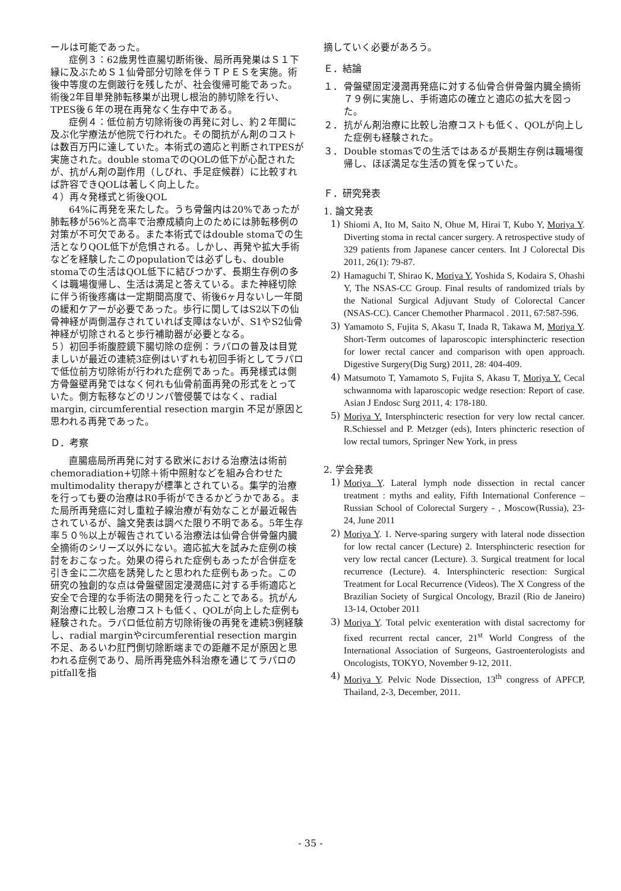ールは可能であった。
症例３：62歳男性直腸切断術後、局所再発巣はＳ１下縁に及ぶためＳ１仙骨部分切除を伴うＴＰＥＳを実施。術後中等度の左側跛行を残したが、社会復帰可能であった。術後2年目単発肺転移巣が出現し根治的肺切除を行い、TPES後６年の現在再発なく生存中である。
症例４：低位前方切除術後の再発に対し、約２年間に及ぶ化学療法が他院で行われた。その間抗がん剤のコストは数百万円に達していた。本術式の適応と判断されTPESが実施された。double stomaでのQOLの低下が心配されたが、抗がん剤の副作用（しびれ、手足症候群）に比較すれば許容できQOLは著しく向上した。
４）再々発様式と術後QOL
64%に再発を来たした。うち骨盤内は20%であったが肺転移が56%と高率で治療成績向上のためには肺転移例の対策が不可欠である。また本術式ではdouble stomaでの生活となりQOL低下が危惧される。しかし、再発や拡大手術などを経験したこのpopulationでは必ずしも、double stomaでの生活はQOL低下に結びつかず、長期生存例の多くは職場復帰し、生活は満足と答えている。また神経切除に伴う術後疼痛は一定期間高度で、術後6ヶ月ないし一年間の緩和ケアーが必要であった。歩行に関してはS2以下の仙骨神経が両側温存されていれば支障はないが、S1やS2仙骨神経が切除されると歩行補助器が必要となる。
５）初回手術腹腔鏡下腸切除の症例：ラパロの普及は目覚ましいが最近の連続3症例はいずれも初回手術としてラパロで低位前方切除術が行われた症例であった。再発様式は側方骨盤壁再発ではなく何れも仙骨前面再発の形式をとっていた。側方転移などのリンパ管侵襲ではなく、radial margin, circumferential resection margin 不足が原因と思われる再発であった。
Ｄ．考察
直腸癌局所再発に対する欧米における治療法は術前chemoradiation+切除＋術中照射などを組み合わせたmultimodality therapyが標準とされている。集学的治療を行っても要の治療はR0手術ができるかどうかである。また局所再発癌に対し重粒子線治療が有効なことが最近報告されているが、論文発表は調べた限り不明である。5年生存率５０％以上が報告されている治療法は仙骨合併骨盤内臓全摘術のシリーズ以外にない。適応拡大を試みた症例の検討をおこなった。効果の得られた症例もあったが合併症を引き金に二次癌を誘発したと思われた症例もあった。この研究の独創的な点は骨盤壁固定浸潤癌に対する手術適応と安全で合理的な手術法の開発を行ったことである。抗がん剤治療に比較し治療コストも低く、QOLが向上した症例も経験された。ラパロ低位前方切除術後の再発を連続3例経験し、radial marginやcircumferential resection margin不足、あるいわ肛門側切除断端までの距離不足が原因と思われる症例であり、局所再発癌外科治療を通じてラパロのpitfallを指
摘していく必要があろう。
Ｅ．結論
１． 骨盤壁固定浸潤再発癌に対する仙骨合併骨盤内臓全摘術７９例に実施し、手術適応の確立と適応の拡大を図った。
２． 抗がん剤治療に比較し治療コストも低く、QOLが向上した症例も経験された。
３． Double stomasでの生活ではあるが長期生存例は職場復帰し、ほぼ満足な生活の質を保っていた。
Ｆ．研究発表
1. 論文発表
1) Shiomi A, Ito M, Saito N, Ohue M, Hirai T, Kubo Y, Moriya Y. Diverting stoma in rectal cancer surgery. A retrospective study of 329 patients from Japanese cancer centers. Int J Colorectal Dis 2011, 26(1): 79-87.
2) Hamaguchi T, Shirao K, Moriya Y, Yoshida S, Kodaira S, Ohashi Y, The NSAS-CC Group. Final results of randomized trials by the National Surgical Adjuvant Study of Colorectal Cancer (NSAS-CC). Cancer Chemother Pharmacol . 2011, 67:587-596.
3) Yamamoto S, Fujita S, Akasu T, Inada R, Takawa M, Moriya Y. Short-Term outcomes of laparoscopic intersphincteric resection for lower rectal cancer and comparison with open approach. Digestive Surgery(Dig Surg) 2011, 28: 404-409.
4) Matsumoto T, Yamamoto S, Fujita S, Akasu T, Moriya Y. Cecal schwannoma with laparoscopic wedge resection: Report of case. Asian J Endosc Surg 2011, 4: 178-180.
5) Moriya Y. Intersphincteric resection for very low rectal cancer. R.Schiessel and P. Metzger (eds), Inters phincteric resection of low rectal tumors, Springer New York, in press
2. 学会発表
1) Moriya Y. Lateral lymph node dissection in rectal cancer treatment : myths and eality, Fifth International Conference – Russian School of Colorectal Surgery - , Moscow(Russia), 23-24, June 2011
2) Moriya Y. 1. Nerve-sparing surgery with lateral node dissection for low rectal cancer (Lecture) 2. Intersphincteric resection for very low rectal cancer (Lecture). 3. Surgical treatment for local recurrence (Lecture). 4. Intersphincteric resection: Surgical Treatment for Local Recurrence (Videos). The X Congress of the Brazilian Society of Surgical Oncology, Brazil (Rio de Janeiro) 13-14, October 2011
3) Moriya Y. Total pelvic exenteration with distal sacrectomy for fixed recurrent rectal cancer, 21<sup>st</sup> World Congress of the International Association of Surgeons, Gastroenterologists and Oncologists, TOKYO, November 9-12, 2011.
4) Moriya Y. Pelvic Node Dissection, 13<sup>th</sup> congress of APFCP, Thailand, 2-3, December, 2011.
- 35 -